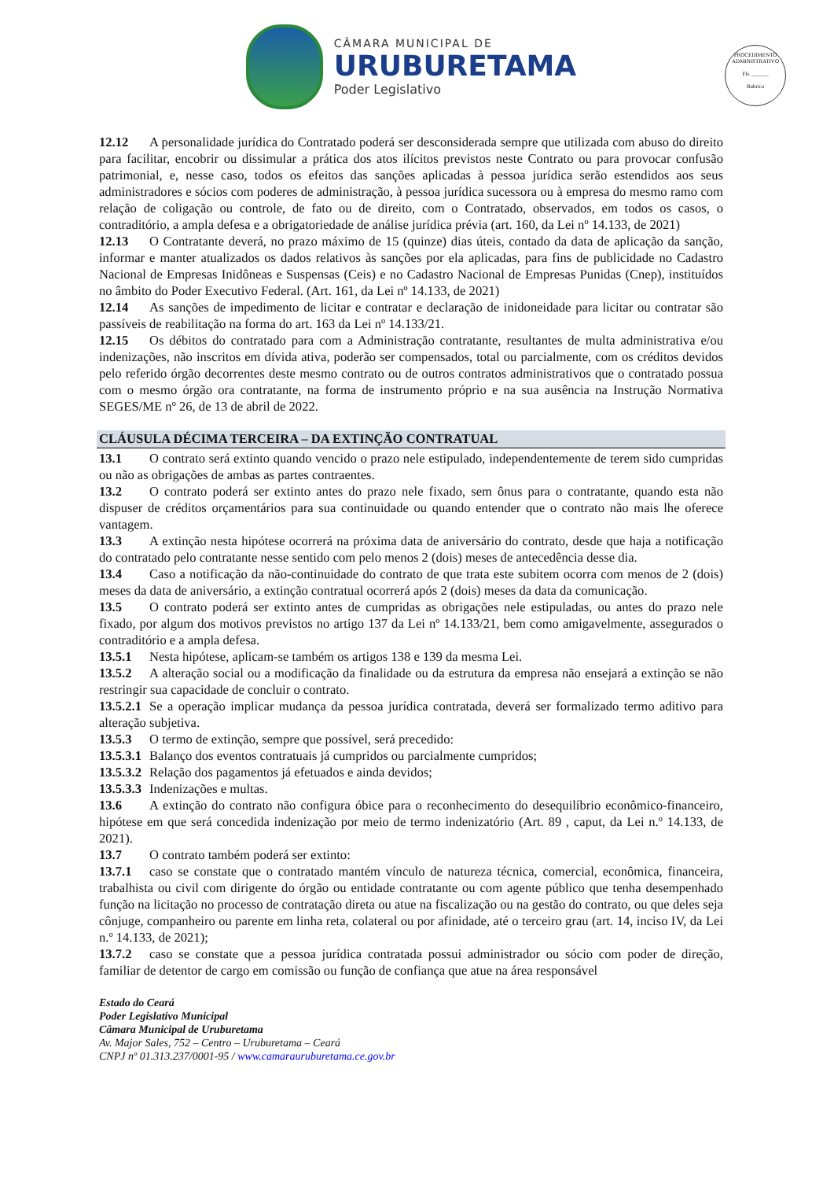CÂMARA MUNICIPAL DE
URUBURETAMA
Poder Legislativo
PROCEDIMENTO ADMINISTRATIVO
Fls. ______
Rubrica
12.12 A personalidade jurídica do Contratado poderá ser desconsiderada sempre que utilizada com abuso do direito para facilitar, encobrir ou dissimular a prática dos atos ilícitos previstos neste Contrato ou para provocar confusão patrimonial, e, nesse caso, todos os efeitos das sanções aplicadas à pessoa jurídica serão estendidos aos seus administradores e sócios com poderes de administração, à pessoa jurídica sucessora ou à empresa do mesmo ramo com relação de coligação ou controle, de fato ou de direito, com o Contratado, observados, em todos os casos, o contraditório, a ampla defesa e a obrigatoriedade de análise jurídica prévia (art. 160, da Lei nº 14.133, de 2021)
12.13 O Contratante deverá, no prazo máximo de 15 (quinze) dias úteis, contado da data de aplicação da sanção, informar e manter atualizados os dados relativos às sanções por ela aplicadas, para fins de publicidade no Cadastro Nacional de Empresas Inidôneas e Suspensas (Ceis) e no Cadastro Nacional de Empresas Punidas (Cnep), instituídos no âmbito do Poder Executivo Federal. (Art. 161, da Lei nº 14.133, de 2021)
12.14 As sanções de impedimento de licitar e contratar e declaração de inidoneidade para licitar ou contratar são passíveis de reabilitação na forma do art. 163 da Lei nº 14.133/21.
12.15 Os débitos do contratado para com a Administração contratante, resultantes de multa administrativa e/ou indenizações, não inscritos em dívida ativa, poderão ser compensados, total ou parcialmente, com os créditos devidos pelo referido órgão decorrentes deste mesmo contrato ou de outros contratos administrativos que o contratado possua com o mesmo órgão ora contratante, na forma de instrumento próprio e na sua ausência na Instrução Normativa SEGES/ME nº 26, de 13 de abril de 2022.
CLÁUSULA DÉCIMA TERCEIRA – DA EXTINÇÃO CONTRATUAL
13.1 O contrato será extinto quando vencido o prazo nele estipulado, independentemente de terem sido cumpridas ou não as obrigações de ambas as partes contraentes.
13.2 O contrato poderá ser extinto antes do prazo nele fixado, sem ônus para o contratante, quando esta não dispuser de créditos orçamentários para sua continuidade ou quando entender que o contrato não mais lhe oferece vantagem.
13.3 A extinção nesta hipótese ocorrerá na próxima data de aniversário do contrato, desde que haja a notificação do contratado pelo contratante nesse sentido com pelo menos 2 (dois) meses de antecedência desse dia.
13.4 Caso a notificação da não-continuidade do contrato de que trata este subitem ocorra com menos de 2 (dois) meses da data de aniversário, a extinção contratual ocorrerá após 2 (dois) meses da data da comunicação.
13.5 O contrato poderá ser extinto antes de cumpridas as obrigações nele estipuladas, ou antes do prazo nele fixado, por algum dos motivos previstos no artigo 137 da Lei nº 14.133/21, bem como amigavelmente, assegurados o contraditório e a ampla defesa.
13.5.1 Nesta hipótese, aplicam-se também os artigos 138 e 139 da mesma Lei.
13.5.2 A alteração social ou a modificação da finalidade ou da estrutura da empresa não ensejará a extinção se não restringir sua capacidade de concluir o contrato.
13.5.2.1 Se a operação implicar mudança da pessoa jurídica contratada, deverá ser formalizado termo aditivo para alteração subjetiva.
13.5.3 O termo de extinção, sempre que possível, será precedido:
13.5.3.1 Balanço dos eventos contratuais já cumpridos ou parcialmente cumpridos;
13.5.3.2 Relação dos pagamentos já efetuados e ainda devidos;
13.5.3.3 Indenizações e multas.
13.6 A extinção do contrato não configura óbice para o reconhecimento do desequilíbrio econômico-financeiro, hipótese em que será concedida indenização por meio de termo indenizatório (Art. 89 , caput, da Lei n.º 14.133, de 2021).
13.7 O contrato também poderá ser extinto:
13.7.1 caso se constate que o contratado mantém vínculo de natureza técnica, comercial, econômica, financeira, trabalhista ou civil com dirigente do órgão ou entidade contratante ou com agente público que tenha desempenhado função na licitação no processo de contratação direta ou atue na fiscalização ou na gestão do contrato, ou que deles seja cônjuge, companheiro ou parente em linha reta, colateral ou por afinidade, até o terceiro grau (art. 14, inciso IV, da Lei n.º 14.133, de 2021);
13.7.2 caso se constate que a pessoa jurídica contratada possui administrador ou sócio com poder de direção, familiar de detentor de cargo em comissão ou função de confiança que atue na área responsável
Estado do Ceará
Poder Legislativo Municipal
Câmara Municipal de Uruburetama
Av. Major Sales, 752 – Centro – Uruburetama – Ceará
CNPJ nº 01.313.237/0001-95 / www.camarauruburetama.ce.gov.br